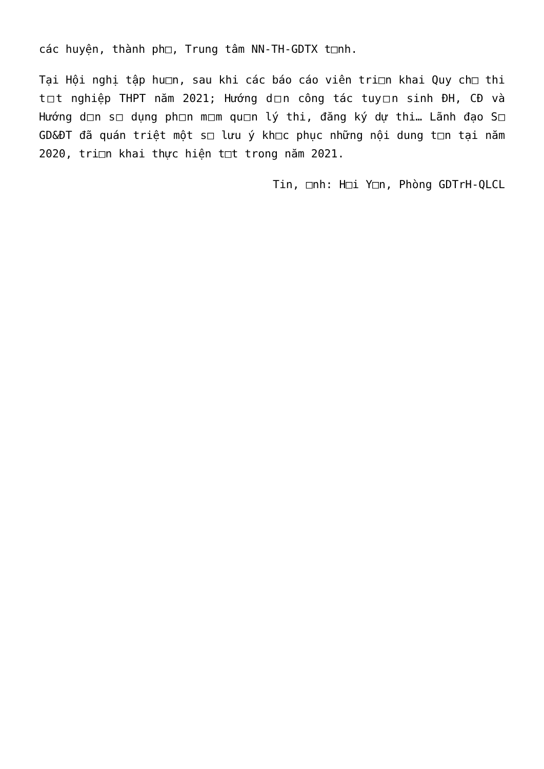các huyện, thành ph□, Trung tâm NN-TH-GDTX t□nh.
Tại Hội nghị tập hu□n, sau khi các báo cáo viên tri□n khai Quy ch□ thi t□t nghiệp THPT năm 2021; Hướng d□n công tác tuy□n sinh ĐH, CĐ và Hướng d□n s□ dụng ph□n m□m qu□n lý thi, đăng ký dự thi… Lãnh đạo S□ GD&ĐT đã quán triệt một s□ lưu ý kh□c phục những nội dung t□n tại năm 2020, tri□n khai thực hiện t□t trong năm 2021.
Tin, □nh: H□i Y□n, Phòng GDTrH-QLCL